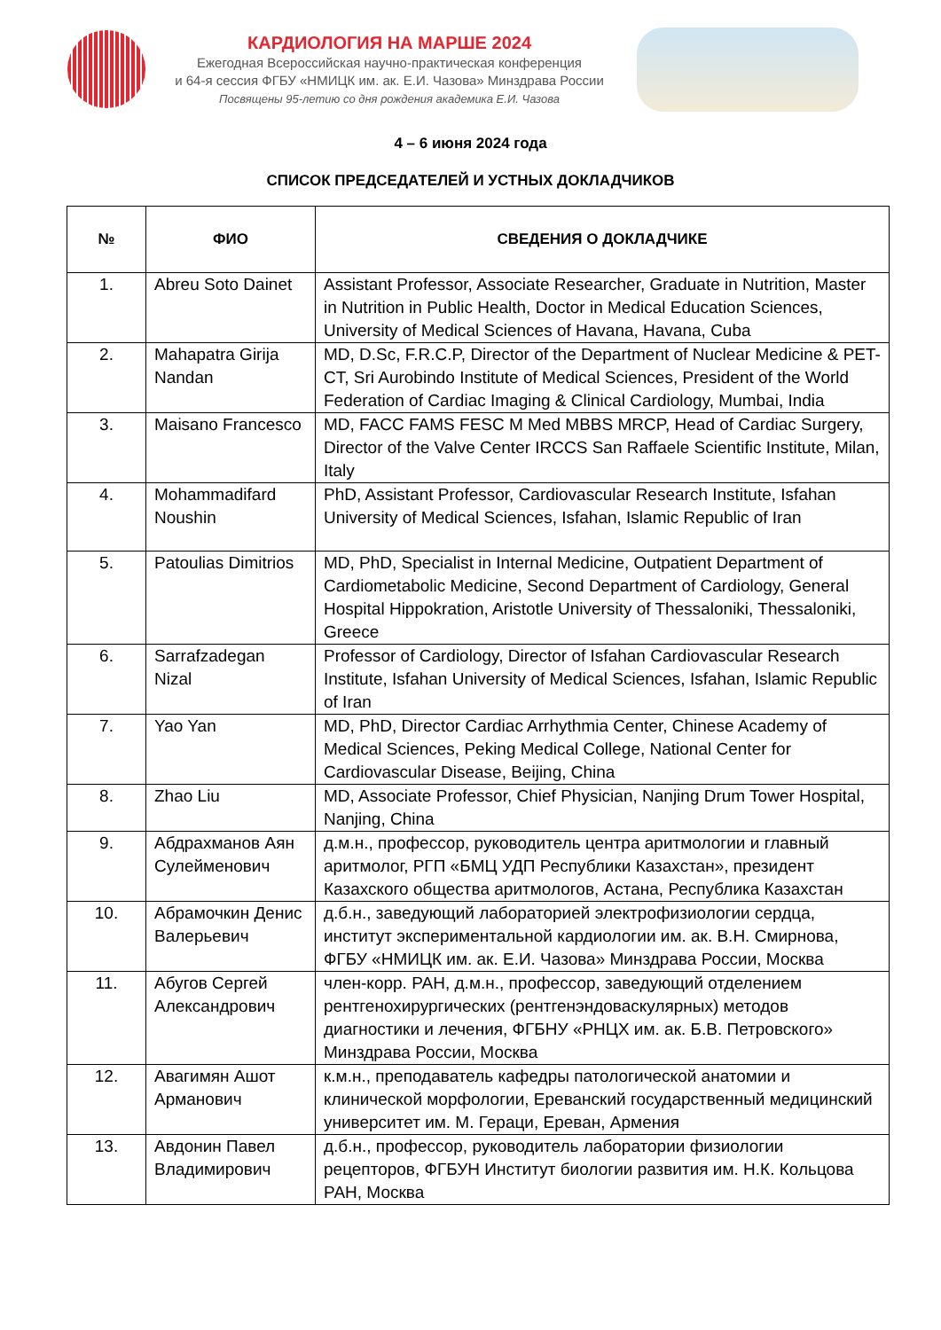КАРДИОЛОГИЯ НА МАРШЕ 2024
Ежегодная Всероссийская научно-практическая конференция
и 64-я сессия ФГБУ «НМИЦК им. ак. Е.И. Чазова» Минздрава России
Посвящены 95-летию со дня рождения академика Е.И. Чазова
4 – 6 июня 2024 года
СПИСОК ПРЕДСЕДАТЕЛЕЙ И УСТНЫХ ДОКЛАДЧИКОВ
| № | ФИО | СВЕДЕНИЯ О ДОКЛАДЧИКЕ |
| --- | --- | --- |
| 1. | Abreu Soto Dainet | Assistant Professor, Associate Researcher, Graduate in Nutrition, Master in Nutrition in Public Health, Doctor in Medical Education Sciences, University of Medical Sciences of Havana, Havana, Cuba |
| 2. | Mahapatra Girija Nandan | MD, D.Sc, F.R.C.P, Director of the Department of Nuclear Medicine & PET-CT, Sri Aurobindo Institute of Medical Sciences, President of the World Federation of Cardiac Imaging & Clinical Cardiology, Mumbai, India |
| 3. | Maisano Francesco | MD, FACC FAMS FESC M Med MBBS MRCP, Head of Cardiac Surgery, Director of the Valve Center IRCCS San Raffaele Scientific Institute, Milan, Italy |
| 4. | Mohammadifard Noushin | PhD, Assistant Professor, Cardiovascular Research Institute, Isfahan University of Medical Sciences, Isfahan, Islamic Republic of Iran |
| 5. | Patoulias Dimitrios | MD, PhD, Specialist in Internal Medicine, Outpatient Department of Cardiometabolic Medicine, Second Department of Cardiology, General Hospital Hippokration, Aristotle University of Thessaloniki, Thessaloniki, Greece |
| 6. | Sarrafzadegan Nizal | Professor of Cardiology, Director of Isfahan Cardiovascular Research Institute, Isfahan University of Medical Sciences, Isfahan, Islamic Republic of Iran |
| 7. | Yao Yan | MD, PhD, Director Cardiac Arrhythmia Center, Chinese Academy of Medical Sciences, Peking Medical College, National Center for Cardiovascular Disease, Beijing, China |
| 8. | Zhao Liu | MD, Associate Professor, Chief Physician, Nanjing Drum Tower Hospital, Nanjing, China |
| 9. | Абдрахманов Аян Сулейменович | д.м.н., профессор, руководитель центра аритмологии и главный аритмолог, РГП «БМЦ УДП Республики Казахстан», президент Казахского общества аритмологов, Астана, Республика Казахстан |
| 10. | Абрамочкин Денис Валерьевич | д.б.н., заведующий лабораторией электрофизиологии сердца, институт экспериментальной кардиологии им. ак. В.Н. Смирнова, ФГБУ «НМИЦК им. ак. Е.И. Чазова» Минздрава России, Москва |
| 11. | Абугов Сергей Александрович | член-корр. РАН, д.м.н., профессор, заведующий отделением рентгенохирургических (рентгенэндоваскулярных) методов диагностики и лечения, ФГБНУ «РНЦХ им. ак. Б.В. Петровского» Минздрава России, Москва |
| 12. | Авагимян Ашот Арманович | к.м.н., преподаватель кафедры патологической анатомии и клинической морфологии, Ереванский государственный медицинский университет им. М. Гераци, Ереван, Армения |
| 13. | Авдонин Павел Владимирович | д.б.н., профессор, руководитель лаборатории физиологии рецепторов, ФГБУН Институт биологии развития им. Н.К. Кольцова РАН, Москва |